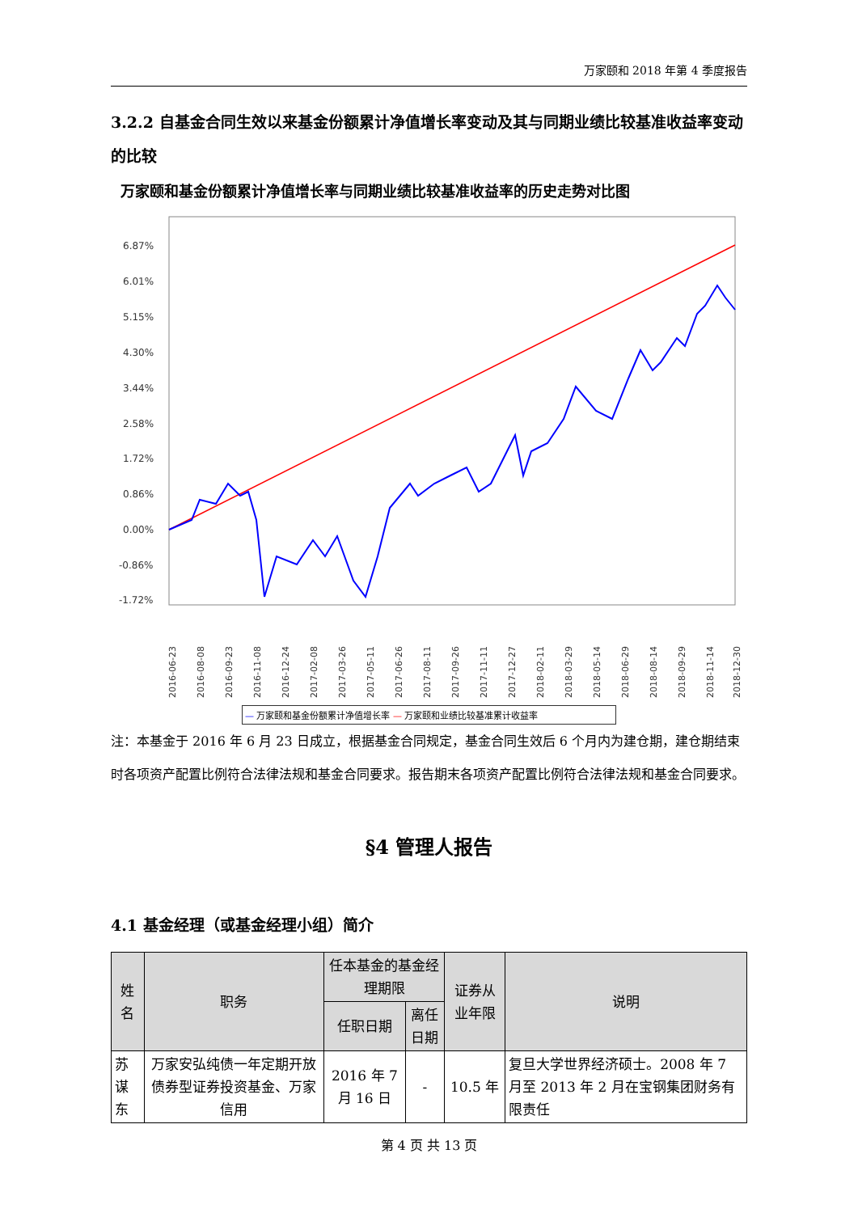万家颐和 2018 年第 4 季度报告
3.2.2 自基金合同生效以来基金份额累计净值增长率变动及其与同期业绩比较基准收益率变动的比较
万家颐和基金份额累计净值增长率与同期业绩比较基准收益率的历史走势对比图
6.87%
6.01%
5.15%
4.30%
3.44%
2.58%
1.72%
0.86%
0.00%
-0.86%
-1.72%
2016-06-23
2016-08-08
2016-09-23
2016-11-08
2016-12-24
2017-02-08
2017-03-26
2017-05-11
2017-06-26
2017-08-11
2017-09-26
2017-11-11
2017-12-27
2018-02-11
2018-03-29
2018-05-14
2018-06-29
2018-08-14
2018-09-29
2018-11-14
2018-12-30
— 万家颐和基金份额累计净值增长率 — 万家颐和业绩比较基准累计收益率
注：本基金于 2016 年 6 月 23 日成立，根据基金合同规定，基金合同生效后 6 个月内为建仓期，建仓期结束时各项资产配置比例符合法律法规和基金合同要求。报告期末各项资产配置比例符合法律法规和基金合同要求。
§4 管理人报告
4.1 基金经理（或基金经理小组）简介
| 姓名 | 职务 | 任本基金的基金经理期限 | | 证券从业年限 | 说明 |
| --- | --- | --- | --- | --- | --- |
| | | 任职日期 | 离任日期 | | |
| 苏谋东 | 万家安弘纯债一年定期开放债券型证券投资基金、万家信用 | 2016 年 7 月 16 日 | - | 10.5 年 | 复旦大学世界经济硕士。2008 年 7 月至 2013 年 2 月在宝钢集团财务有限责任 |
第 4 页 共 13 页